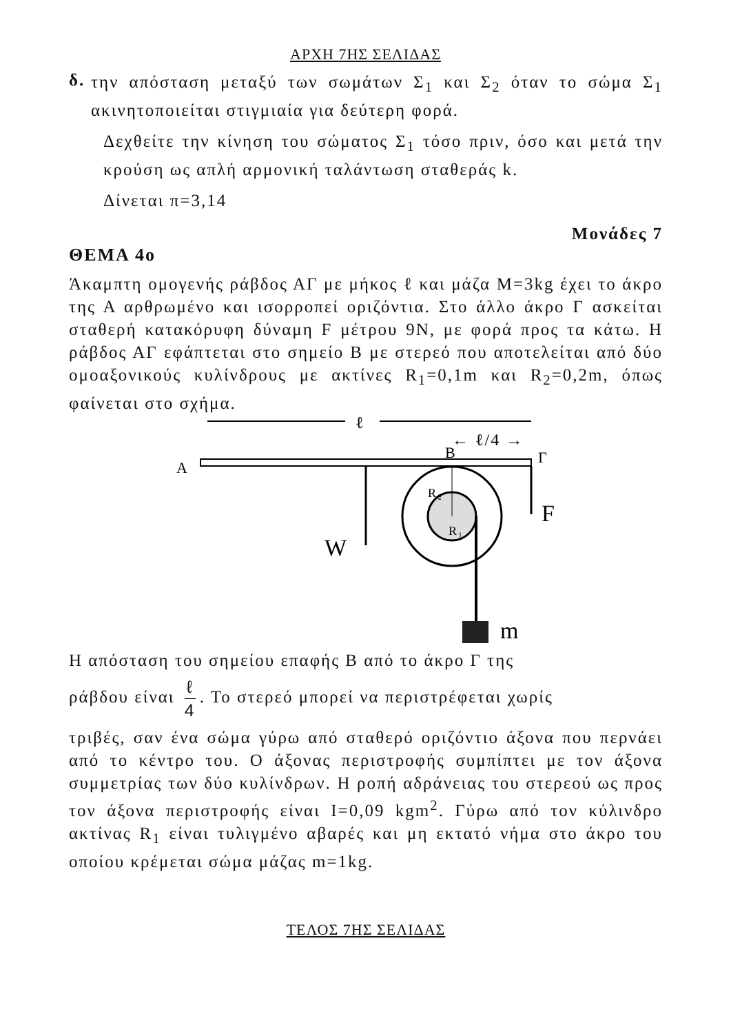ΑΡΧΗ 7ΗΣ ΣΕΛΙΔΑΣ
δ.
την απόσταση μεταξύ των σωμάτων Σ<sub>1</sub> και Σ<sub>2</sub> όταν το σώμα Σ<sub>1</sub> ακινητοποιείται στιγμιαία για δεύτερη φορά.
Δεχθείτε την κίνηση του σώματος Σ<sub>1</sub> τόσο πριν, όσο και μετά την κρούση ως απλή αρμονική ταλάντωση σταθεράς k.
Δίνεται π=3,14
Μονάδες 7
ΘΕΜΑ 4ο
Άκαμπτη ομογενής ράβδος ΑΓ με μήκος ℓ και μάζα Μ=3kg έχει το άκρο της Α αρθρωμένο και ισορροπεί οριζόντια. Στο άλλο άκρο Γ ασκείται σταθερή κατακόρυφη δύναμη F μέτρου 9Ν, με φορά προς τα κάτω. Η ράβδος ΑΓ εφάπτεται στο σημείο Β με στερεό που αποτελείται από δύο ομοαξονικούς κυλίνδρους με ακτίνες R<sub>1</sub>=0,1m και R<sub>2</sub>=0,2m, όπως φαίνεται στο σχήμα.
ℓ
← ℓ/4 →
A
B
Γ
m
W
F
R₂
R₁
Η απόσταση του σημείου επαφής Β από το άκρο Γ της
ράβδου είναι ℓ 4. Το στερεό μπορεί να περιστρέφεται χωρίς
τριβές, σαν ένα σώμα γύρω από σταθερό οριζόντιο άξονα που περνάει από το κέντρο του. Ο άξονας περιστροφής συμπίπτει με τον άξονα συμμετρίας των δύο κυλίνδρων. Η ροπή αδράνειας του στερεού ως προς τον άξονα περιστροφής είναι Ι=0,09 kgm<sup>2</sup>. Γύρω από τον κύλινδρο ακτίνας R<sub>1</sub> είναι τυλιγμένο αβαρές και μη εκτατό νήμα στο άκρο του οποίου κρέμεται σώμα μάζας m=1kg.
ΤΕΛΟΣ 7ΗΣ ΣΕΛΙΔΑΣ